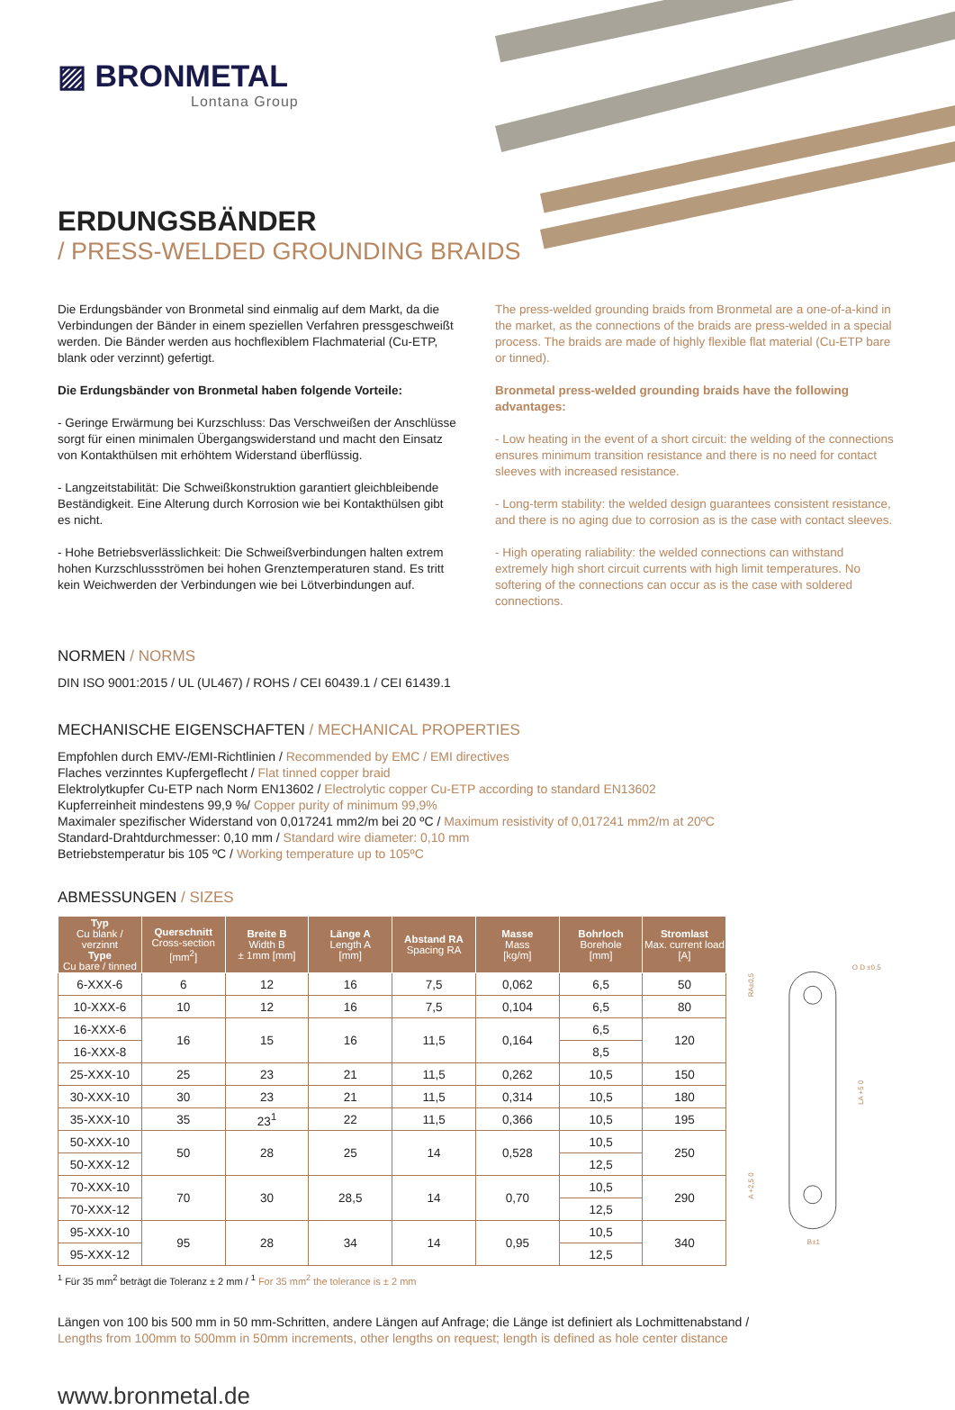▨ BRONMETAL
Lontana Group
ERDUNGSBÄNDER
/ PRESS-WELDED GROUNDING BRAIDS
Die Erdungsbänder von Bronmetal sind einmalig auf dem Markt, da die Verbindungen der Bänder in einem speziellen Verfahren pressgeschweißt werden. Die Bänder werden aus hochflexiblem Flachmaterial (Cu-ETP, blank oder verzinnt) gefertigt.
Die Erdungsbänder von Bronmetal haben folgende Vorteile:
- Geringe Erwärmung bei Kurzschluss: Das Verschweißen der Anschlüsse sorgt für einen minimalen Übergangswiderstand und macht den Einsatz von Kontakthülsen mit erhöhtem Widerstand überflüssig.
- Langzeitstabilität: Die Schweißkonstruktion garantiert gleichbleibende Beständigkeit. Eine Alterung durch Korrosion wie bei Kontakthülsen gibt es nicht.
- Hohe Betriebsverlässlichkeit: Die Schweißverbindungen halten extrem hohen Kurzschlussströmen bei hohen Grenztemperaturen stand. Es tritt kein Weichwerden der Verbindungen wie bei Lötverbindungen auf.
The press-welded grounding braids from Bronmetal are a one-of-a-kind in the market, as the connections of the braids are press-welded in a special process. The braids are made of highly flexible flat material (Cu-ETP bare or tinned).
Bronmetal press-welded grounding braids have the following advantages:
- Low heating in the event of a short circuit: the welding of the connections ensures minimum transition resistance and there is no need for contact sleeves with increased resistance.
- Long-term stability: the welded design guarantees consistent resistance, and there is no aging due to corrosion as is the case with contact sleeves.
- High operating raliability: the welded connections can withstand extremely high short circuit currents with high limit temperatures. No softering of the connections can occur as is the case with soldered connections.
NORMEN / NORMS
DIN ISO 9001:2015 / UL (UL467) / ROHS / CEI 60439.1 / CEI 61439.1
MECHANISCHE EIGENSCHAFTEN / MECHANICAL PROPERTIES
Empfohlen durch EMV-/EMI-Richtlinien / Recommended by EMC / EMI directives
Flaches verzinntes Kupfergeflecht / Flat tinned copper braid
Elektrolytkupfer Cu-ETP nach Norm EN13602 / Electrolytic copper Cu-ETP according to standard EN13602
Kupferreinheit mindestens 99,9 %/ Copper purity of minimum 99,9%
Maximaler spezifischer Widerstand von 0,017241 mm2/m bei 20 ºC / Maximum resistivity of 0,017241 mm2/m at 20ºC
Standard-Drahtdurchmesser: 0,10 mm / Standard wire diameter: 0,10 mm
Betriebstemperatur bis 105 ºC / Working temperature up to 105ºC
ABMESSUNGEN / SIZES
| Typ Cu blank / verzinnt Type Cu bare / tinned | Querschnitt Cross-section [mm<sup>2</sup>] | Breite B Width B ± 1mm [mm] | Länge A Length A [mm] | Abstand RA Spacing RA | Masse Mass [kg/m] | Bohrloch Borehole [mm] | Stromlast Max. current load [A] |
| --- | --- | --- | --- | --- | --- | --- | --- |
| 6-XXX-6 | 6 | 12 | 16 | 7,5 | 0,062 | 6,5 | 50 |
| 10-XXX-6 | 10 | 12 | 16 | 7,5 | 0,104 | 6,5 | 80 |
| 16-XXX-6 | 16 | 15 | 16 | 11,5 | 0,164 | 6,5 | 120 |
| 16-XXX-8 | | | | | | 8,5 | |
| 25-XXX-10 | 25 | 23 | 21 | 11,5 | 0,262 | 10,5 | 150 |
| 30-XXX-10 | 30 | 23 | 21 | 11,5 | 0,314 | 10,5 | 180 |
| 35-XXX-10 | 35 | 23<sup>1</sup> | 22 | 11,5 | 0,366 | 10,5 | 195 |
| 50-XXX-10 | 50 | 28 | 25 | 14 | 0,528 | 10,5 | 250 |
| 50-XXX-12 | | | | | | 12,5 | |
| 70-XXX-10 | 70 | 30 | 28,5 | 14 | 0,70 | 10,5 | 290 |
| 70-XXX-12 | | | | | | 12,5 | |
| 95-XXX-10 | 95 | 28 | 34 | 14 | 0,95 | 10,5 | 340 |
| 95-XXX-12 | | | | | | 12,5 | |
O D ±0,5
RA±0,5
LA +5 0
A +2,5 0
B±1
<sup>1</sup> Für 35 mm<sup>2</sup> beträgt die Toleranz ± 2 mm / <sup>1</sup> For 35 mm<sup>2</sup> the tolerance is ± 2 mm
Längen von 100 bis 500 mm in 50 mm-Schritten, andere Längen auf Anfrage; die Länge ist definiert als Lochmittenabstand /
Lengths from 100mm to 500mm in 50mm increments, other lengths on request; length is defined as hole center distance
www.bronmetal.de